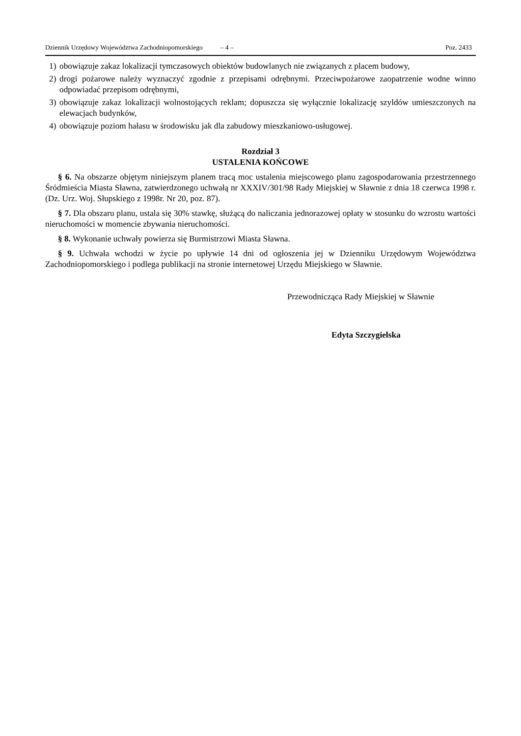Dziennik Urzędowy Województwa Zachodniopomorskiego – 4 – Poz. 2433
1) obowiązuje zakaz lokalizacji tymczasowych obiektów budowlanych nie związanych z placem budowy,
2) drogi pożarowe należy wyznaczyć zgodnie z przepisami odrębnymi. Przeciwpożarowe zaopatrzenie wodne winno odpowiadać przepisom odrębnymi,
3) obowiązuje zakaz lokalizacji wolnostojących reklam; dopuszcza się wyłącznie lokalizację szyldów umieszczonych na elewacjach budynków,
4) obowiązuje poziom hałasu w środowisku jak dla zabudowy mieszkaniowo-usługowej.
Rozdział 3
USTALENIA KOŃCOWE
§ 6. Na obszarze objętym niniejszym planem tracą moc ustalenia miejscowego planu zagospodarowania przestrzennego Śródmieścia Miasta Sławna, zatwierdzonego uchwałą nr XXXIV/301/98 Rady Miejskiej w Sławnie z dnia 18 czerwca 1998 r. (Dz. Urz. Woj. Słupskiego z 1998r. Nr 20, poz. 87).
§ 7. Dla obszaru planu, ustala się 30% stawkę, służącą do naliczania jednorazowej opłaty w stosunku do wzrostu wartości nieruchomości w momencie zbywania nieruchomości.
§ 8. Wykonanie uchwały powierza się Burmistrzowi Miasta Sławna.
§ 9. Uchwała wchodzi w życie po upływie 14 dni od ogłoszenia jej w Dzienniku Urzędowym Województwa Zachodniopomorskiego i podlega publikacji na stronie internetowej Urzędu Miejskiego w Sławnie.
Przewodnicząca Rady Miejskiej w Sławnie
Edyta Szczygielska